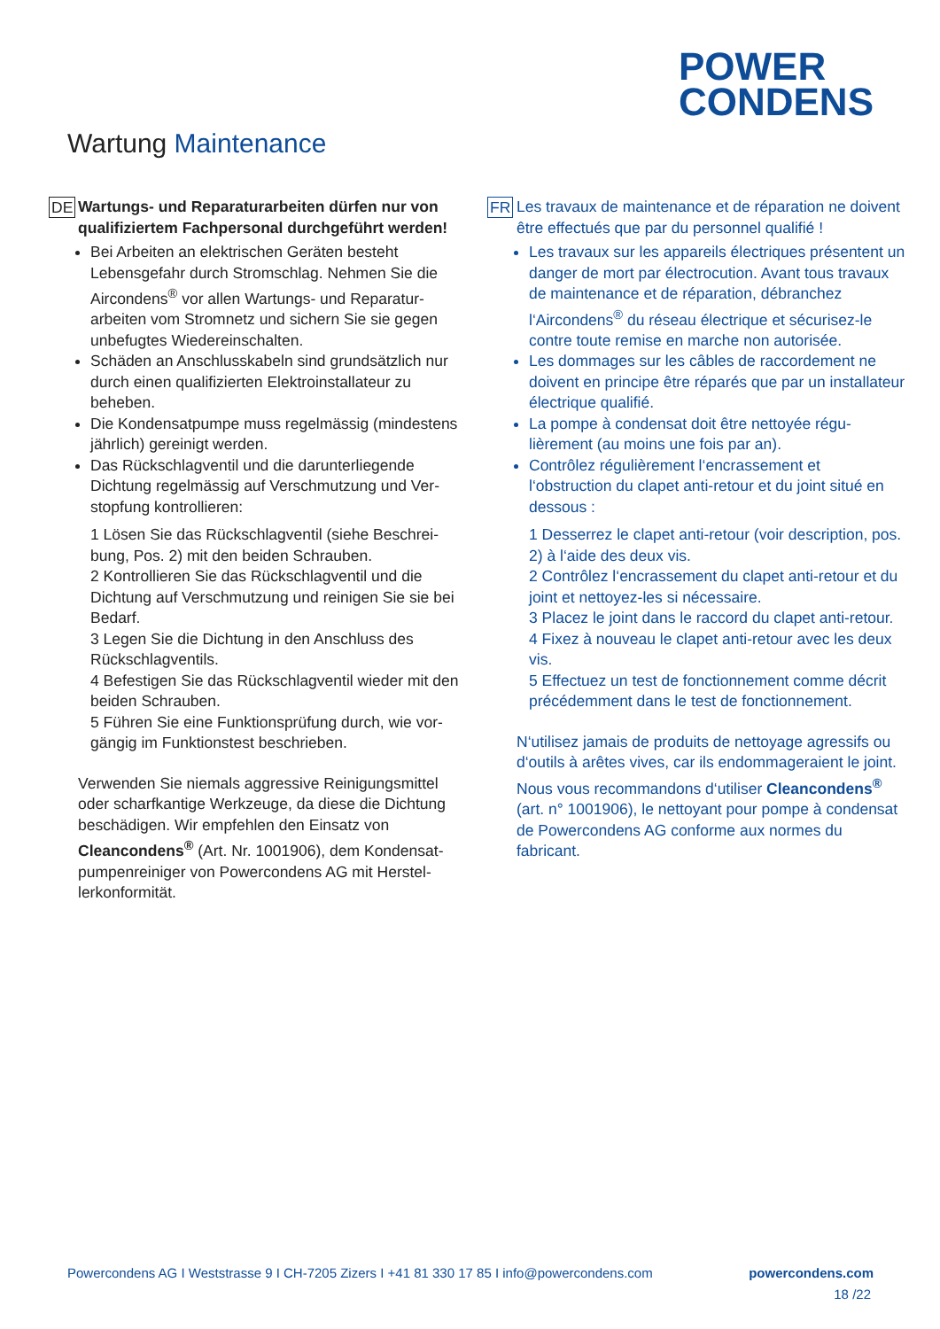POWER
CONDENS
Wartung Maintenance
DE
Wartungs- und Reparaturarbeiten dürfen nur von qualifiziertem Fachpersonal durchgeführt werden!
Bei Arbeiten an elektrischen Geräten besteht Lebensgefahr durch Stromschlag. Nehmen Sie die Aircondens<sup>®</sup> vor allen Wartungs- und Reparatur­arbeiten vom Stromnetz und sichern Sie sie gegen unbefugtes Wiedereinschalten.
Schäden an Anschlusskabeln sind grundsätzlich nur durch einen qualifizierten Elektroinstallateur zu beheben.
Die Kondensatpumpe muss regelmässig (mindes­tens jährlich) gereinigt werden.
Das Rückschlagventil und die darunterliegende Dichtung regelmässig auf Verschmutzung und Ver­stopfung kontrollieren:
1 Lösen Sie das Rückschlagventil (siehe Beschrei­bung, Pos. 2) mit den beiden Schrauben.
2 Kontrollieren Sie das Rückschlagventil und die Dichtung auf Verschmutzung und reinigen Sie sie bei Bedarf.
3 Legen Sie die Dichtung in den Anschluss des Rückschlagventils.
4 Befestigen Sie das Rückschlagventil wieder mit den beiden Schrauben.
5 Führen Sie eine Funktionsprüfung durch, wie vor­gängig im Funktionstest beschrieben.
Verwenden Sie niemals aggressive Reinigungsmittel oder scharfkantige Werkzeuge, da diese die Dich­tung beschädigen. Wir empfehlen den Einsatz von Cleancondens<sup>®</sup> (Art. Nr. 1001906), dem Kondensat­pumpenreiniger von Powercondens AG mit Herstel­lerkonformität.
FR
Les travaux de maintenance et de réparation ne doivent être effectués que par du personnel qualifié !
Les travaux sur les appareils électriques présentent un danger de mort par électrocution. Avant tous travaux de maintenance et de réparation, débranchez l‘Aircondens<sup>®</sup> du réseau électrique et sécurisez-le contre toute remise en marche non autorisée.
Les dommages sur les câbles de raccordement ne doivent en principe être réparés que par un installateur électrique qualifié.
La pompe à condensat doit être nettoyée régu­lièrement (au moins une fois par an).
Contrôlez régulièrement l‘encrassement et l‘obstruction du clapet anti-retour et du joint situé en dessous :
1 Desserrez le clapet anti-retour (voir descrip­tion, pos. 2) à l‘aide des deux vis.
2 Contrôlez l‘encrassement du clapet anti-retour et du joint et nettoyez-les si nécessaire.
3 Placez le joint dans le raccord du clapet anti-retour.
4 Fixez à nouveau le clapet anti-retour avec les deux vis.
5 Effectuez un test de fonctionnement comme décrit précédemment dans le test de fonction­nement.
N‘utilisez jamais de produits de nettoyage agressifs ou d‘outils à arêtes vives, car ils endom­mageraient le joint. Nous vous recommandons d‘utiliser Cleancondens<sup>®</sup> (art. n° 1001906), le nettoyant pour pompe à condensat de Power­condens AG conforme aux normes du fabricant.
Powercondens AG I Weststrasse 9 I CH-7205 Zizers I +41 81 330 17 85 I info@powercondens.com powercondens.com
18 /22